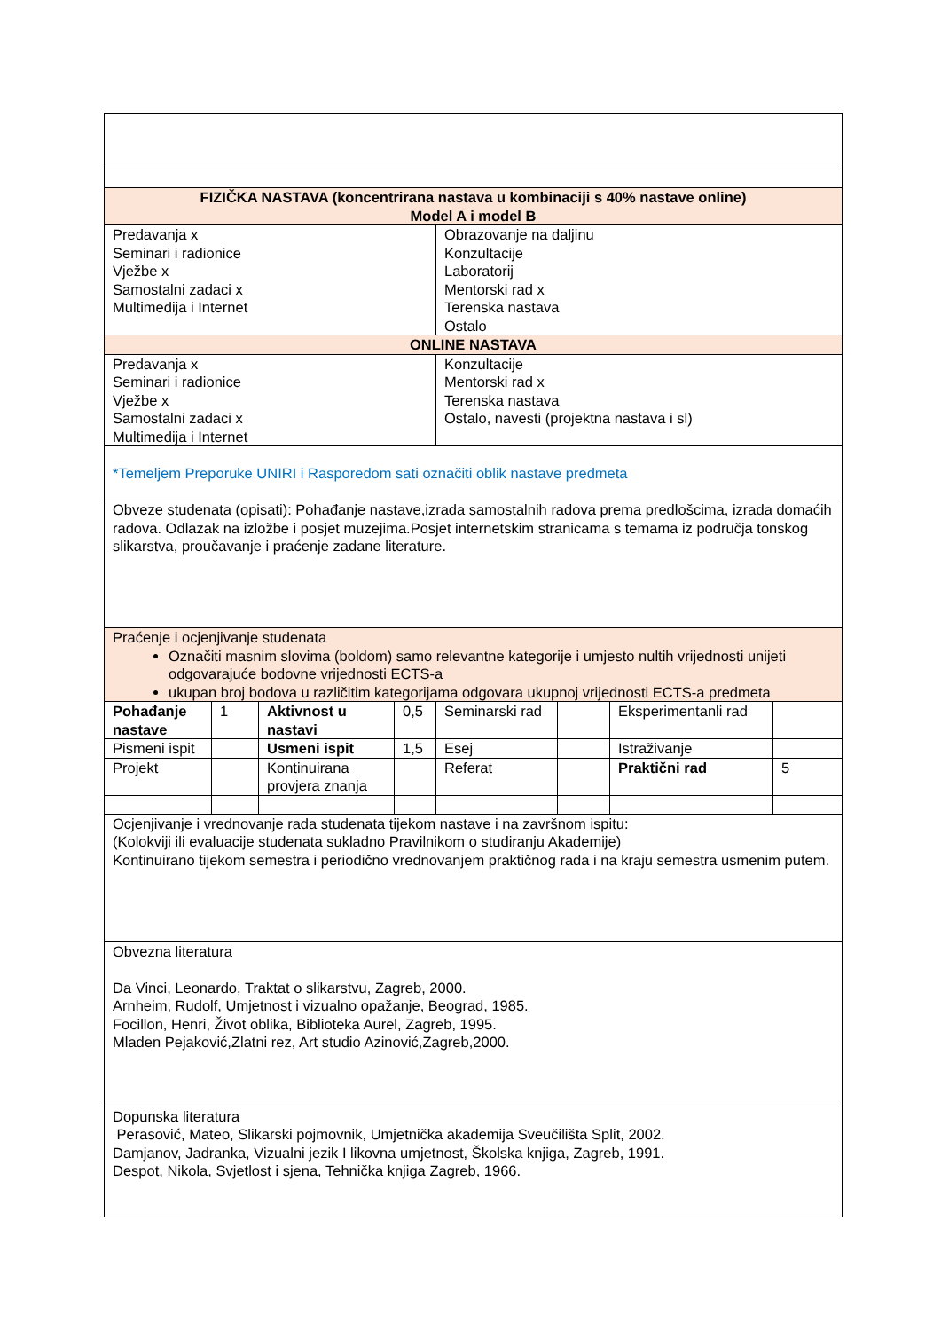| FIZIČKA NASTAVA (koncentrirana nastava u kombinaciji s 40% nastave online) Model A i model B | | | | | | | |
| Predavanja x Seminari i radionice Vježbe x Samostalni zadaci x Multimedija i Internet | | | | Obrazovanje na daljinu Konzultacije Laboratorij Mentorski rad x Terenska nastava Ostalo | | | |
| ONLINE NASTAVA | | | | | | | |
| Predavanja x Seminari i radionice Vježbe x Samostalni zadaci x Multimedija i Internet | | | | Konzultacije Mentorski rad x Terenska nastava Ostalo, navesti (projektna nastava i sl) | | | |
| *Temeljem Preporuke UNIRI i Rasporedom sati označiti oblik nastave predmeta | | | | | | | |
| Obveze studenata (opisati): Pohađanje nastave,izrada samostalnih radova prema predlošcima, izrada domaćih radova. Odlazak na izložbe i posjet muzejima.Posjet internetskim stranicama s temama iz područja tonskog slikarstva, proučavanje i praćenje zadane literature. | | | | | | | |
| Praćenje i ocjenjivanje studenata Označiti masnim slovima (boldom) samo relevantne kategorije i umjesto nultih vrijednosti unijeti odgovarajuće bodovne vrijednosti ECTS-a ukupan broj bodova u različitim kategorijama odgovara ukupnoj vrijednosti ECTS-a predmeta | | | | | | | |
| Pohađanje nastave | 1 | Aktivnost u nastavi | 0,5 | Seminarski rad | | Eksperimentanli rad | |
| Pismeni ispit | | Usmeni ispit | 1,5 | Esej | | Istraživanje | |
| Projekt | | Kontinuirana provjera znanja | | Referat | | Praktični rad | 5 |
| Ocjenjivanje i vrednovanje rada studenata tijekom nastave i na završnom ispitu: (Kolokviji ili evaluacije studenata sukladno Pravilnikom o studiranju Akademije) Kontinuirano tijekom semestra i periodično vrednovanjem praktičnog rada i na kraju semestra usmenim putem. | | | | | | | |
| Obvezna literatura Da Vinci, Leonardo, Traktat o slikarstvu, Zagreb, 2000. Arnheim, Rudolf, Umjetnost i vizualno opažanje, Beograd, 1985. Focillon, Henri, Život oblika, Biblioteka Aurel, Zagreb, 1995. Mladen Pejaković,Zlatni rez, Art studio Azinović,Zagreb,2000. | | | | | | | |
| Dopunska literatura Perasović, Mateo, Slikarski pojmovnik, Umjetnička akademija Sveučilišta Split, 2002. Damjanov, Jadranka, Vizualni jezik I likovna umjetnost, Školska knjiga, Zagreb, 1991. Despot, Nikola, Svjetlost i sjena, Tehnička knjiga Zagreb, 1966. | | | | | | | |